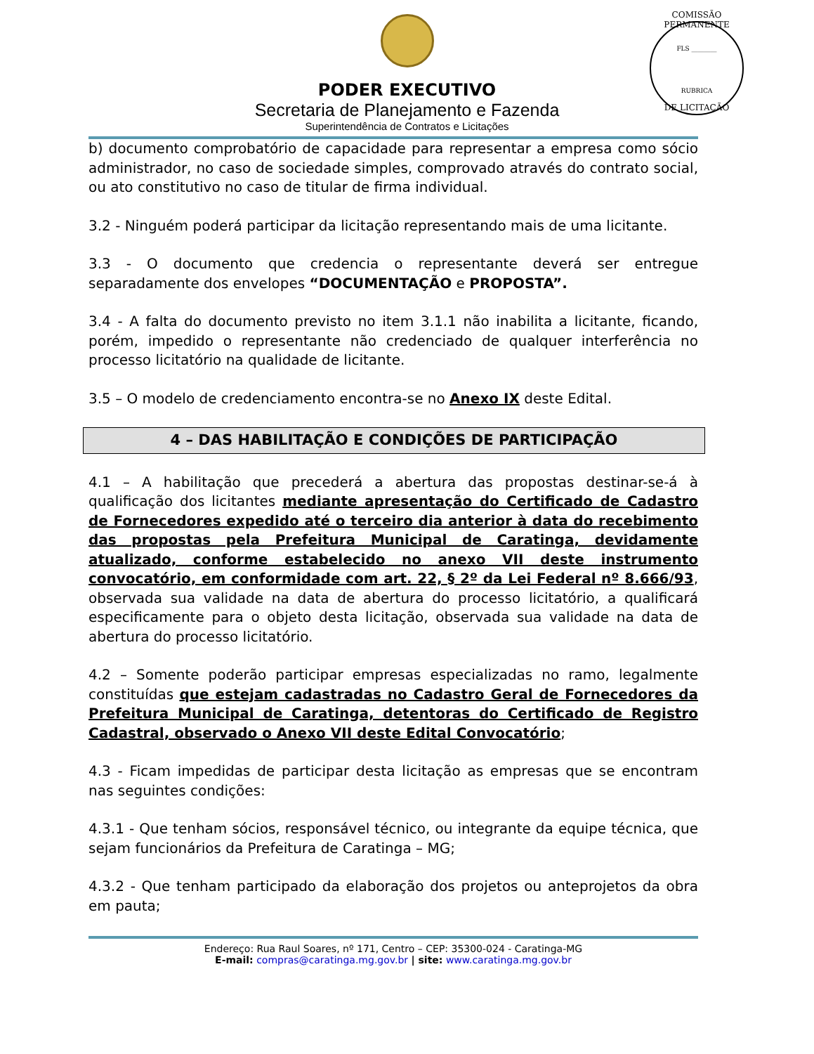COMISSÃO PERMANENTE
FLS ________
RUBRICA
DE LICITAÇÃO
PODER EXECUTIVO
Secretaria de Planejamento e Fazenda
Superintendência de Contratos e Licitações
b) documento comprobatório de capacidade para representar a empresa como sócio administrador, no caso de sociedade simples, comprovado através do contrato social, ou ato constitutivo no caso de titular de firma individual.
3.2 - Ninguém poderá participar da licitação representando mais de uma licitante.
3.3 - O documento que credencia o representante deverá ser entregue separadamente dos envelopes “DOCUMENTAÇÃO e PROPOSTA”.
3.4 - A falta do documento previsto no item 3.1.1 não inabilita a licitante, ficando, porém, impedido o representante não credenciado de qualquer interferência no processo licitatório na qualidade de licitante.
3.5 – O modelo de credenciamento encontra-se no Anexo IX deste Edital.
4 – DAS HABILITAÇÃO E CONDIÇÕES DE PARTICIPAÇÃO
4.1 – A habilitação que precederá a abertura das propostas destinar-se-á à qualificação dos licitantes mediante apresentação do Certificado de Cadastro de Fornecedores expedido até o terceiro dia anterior à data do recebimento das propostas pela Prefeitura Municipal de Caratinga, devidamente atualizado, conforme estabelecido no anexo VII deste instrumento convocatório, em conformidade com art. 22, § 2º da Lei Federal nº 8.666/93, observada sua validade na data de abertura do processo licitatório, a qualificará especificamente para o objeto desta licitação, observada sua validade na data de abertura do processo licitatório.
4.2 – Somente poderão participar empresas especializadas no ramo, legalmente constituídas que estejam cadastradas no Cadastro Geral de Fornecedores da Prefeitura Municipal de Caratinga, detentoras do Certificado de Registro Cadastral, observado o Anexo VII deste Edital Convocatório;
4.3 - Ficam impedidas de participar desta licitação as empresas que se encontram nas seguintes condições:
4.3.1 - Que tenham sócios, responsável técnico, ou integrante da equipe técnica, que sejam funcionários da Prefeitura de Caratinga – MG;
4.3.2 - Que tenham participado da elaboração dos projetos ou anteprojetos da obra em pauta;
Endereço: Rua Raul Soares, nº 171, Centro – CEP: 35300-024 - Caratinga-MG
E-mail: compras@caratinga.mg.gov.br | site: www.caratinga.mg.gov.br